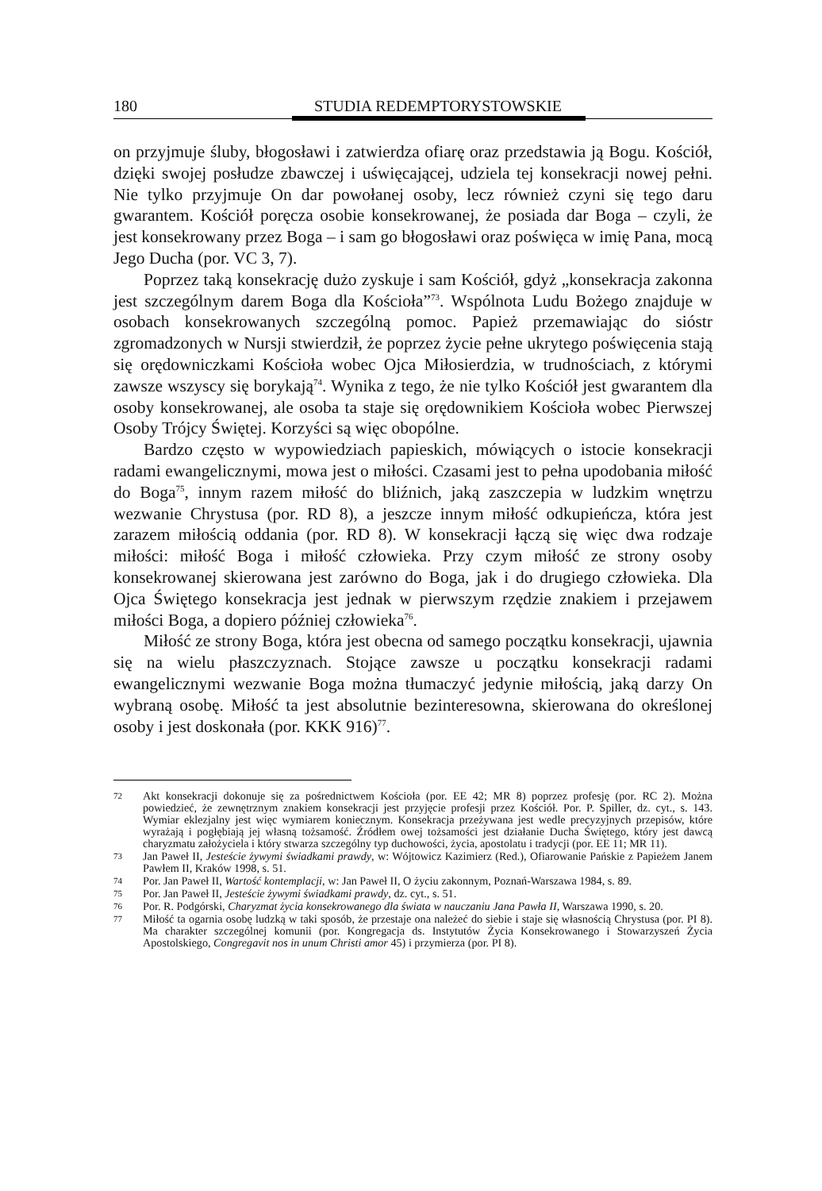180 STUDIA REDEMPTORYSTOWSKIE
on przyjmuje śluby, błogosławi i zatwierdza ofiarę oraz przedstawia ją Bogu. Kościół, dzięki swojej posłudze zbawczej i uświęcającej, udziela tej konsekracji nowej pełni. Nie tylko przyjmuje On dar powołanej osoby, lecz również czyni się tego daru gwarantem. Kościół poręcza osobie konsekrowanej, że posiada dar Boga – czyli, że jest konsekrowany przez Boga – i sam go błogosławi oraz poświęca w imię Pana, mocą Jego Ducha (por. VC 3, 7).
Poprzez taką konsekrację dużo zyskuje i sam Kościół, gdyż „konsekracja zakonna jest szczególnym darem Boga dla Kościoła”<sup>73</sup>. Wspólnota Ludu Bożego znajduje w osobach konsekrowanych szczególną pomoc. Papież przemawiając do sióstr zgromadzonych w Nursji stwierdził, że poprzez życie pełne ukrytego poświęcenia stają się orędowniczkami Kościoła wobec Ojca Miłosierdzia, w trudnościach, z którymi zawsze wszyscy się borykają<sup>74</sup>. Wynika z tego, że nie tylko Kościół jest gwarantem dla osoby konsekrowanej, ale osoba ta staje się orędownikiem Kościoła wobec Pierwszej Osoby Trójcy Świętej. Korzyści są więc obopólne.
Bardzo często w wypowiedziach papieskich, mówiących o istocie konsekracji radami ewangelicznymi, mowa jest o miłości. Czasami jest to pełna upodobania miłość do Boga<sup>75</sup>, innym razem miłość do bliźnich, jaką zaszczepia w ludzkim wnętrzu wezwanie Chrystusa (por. RD 8), a jeszcze innym miłość odkupieńcza, która jest zarazem miłością oddania (por. RD 8). W konsekracji łączą się więc dwa rodzaje miłości: miłość Boga i miłość człowieka. Przy czym miłość ze strony osoby konsekrowanej skierowana jest zarówno do Boga, jak i do drugiego człowieka. Dla Ojca Świętego konsekracja jest jednak w pierwszym rzędzie znakiem i przejawem miłości Boga, a dopiero później człowieka<sup>76</sup>.
Miłość ze strony Boga, która jest obecna od samego początku konsekracji, ujawnia się na wielu płaszczyznach. Stojące zawsze u początku konsekracji radami ewangelicznymi wezwanie Boga można tłumaczyć jedynie miłością, jaką darzy On wybraną osobę. Miłość ta jest absolutnie bezinteresowna, skierowana do określonej osoby i jest doskonała (por. KKK 916)<sup>77</sup>.
72 Akt konsekracji dokonuje się za pośrednictwem Kościoła (por. EE 42; MR 8) poprzez profesję (por. RC 2). Można powiedzieć, że zewnętrznym znakiem konsekracji jest przyjęcie profesji przez Kościół. Por. P. Spiller, dz. cyt., s. 143. Wymiar eklezjalny jest więc wymiarem koniecznym. Konsekracja przeżywana jest wedle precyzyjnych przepisów, które wyrażają i pogłębiają jej własną tożsamość. Źródłem owej tożsamości jest działanie Ducha Świętego, który jest dawcą charyzmatu założyciela i który stwarza szczególny typ duchowości, życia, apostolatu i tradycji (por. EE 11; MR 11).
73 Jan Paweł II, Jesteście żywymi świadkami prawdy, w: Wójtowicz Kazimierz (Red.), Ofiarowanie Pańskie z Papieżem Janem Pawłem II, Kraków 1998, s. 51.
74 Por. Jan Paweł II, Wartość kontemplacji, w: Jan Paweł II, O życiu zakonnym, Poznań-Warszawa 1984, s. 89.
75 Por. Jan Paweł II, Jesteście żywymi świadkami prawdy, dz. cyt., s. 51.
76 Por. R. Podgórski, Charyzmat życia konsekrowanego dla świata w nauczaniu Jana Pawła II, Warszawa 1990, s. 20.
77 Miłość ta ogarnia osobę ludzką w taki sposób, że przestaje ona należeć do siebie i staje się własnością Chrystusa (por. PI 8). Ma charakter szczególnej komunii (por. Kongregacja ds. Instytutów Życia Konsekrowanego i Stowarzyszeń Życia Apostolskiego, Congregavit nos in unum Christi amor 45) i przymierza (por. PI 8).